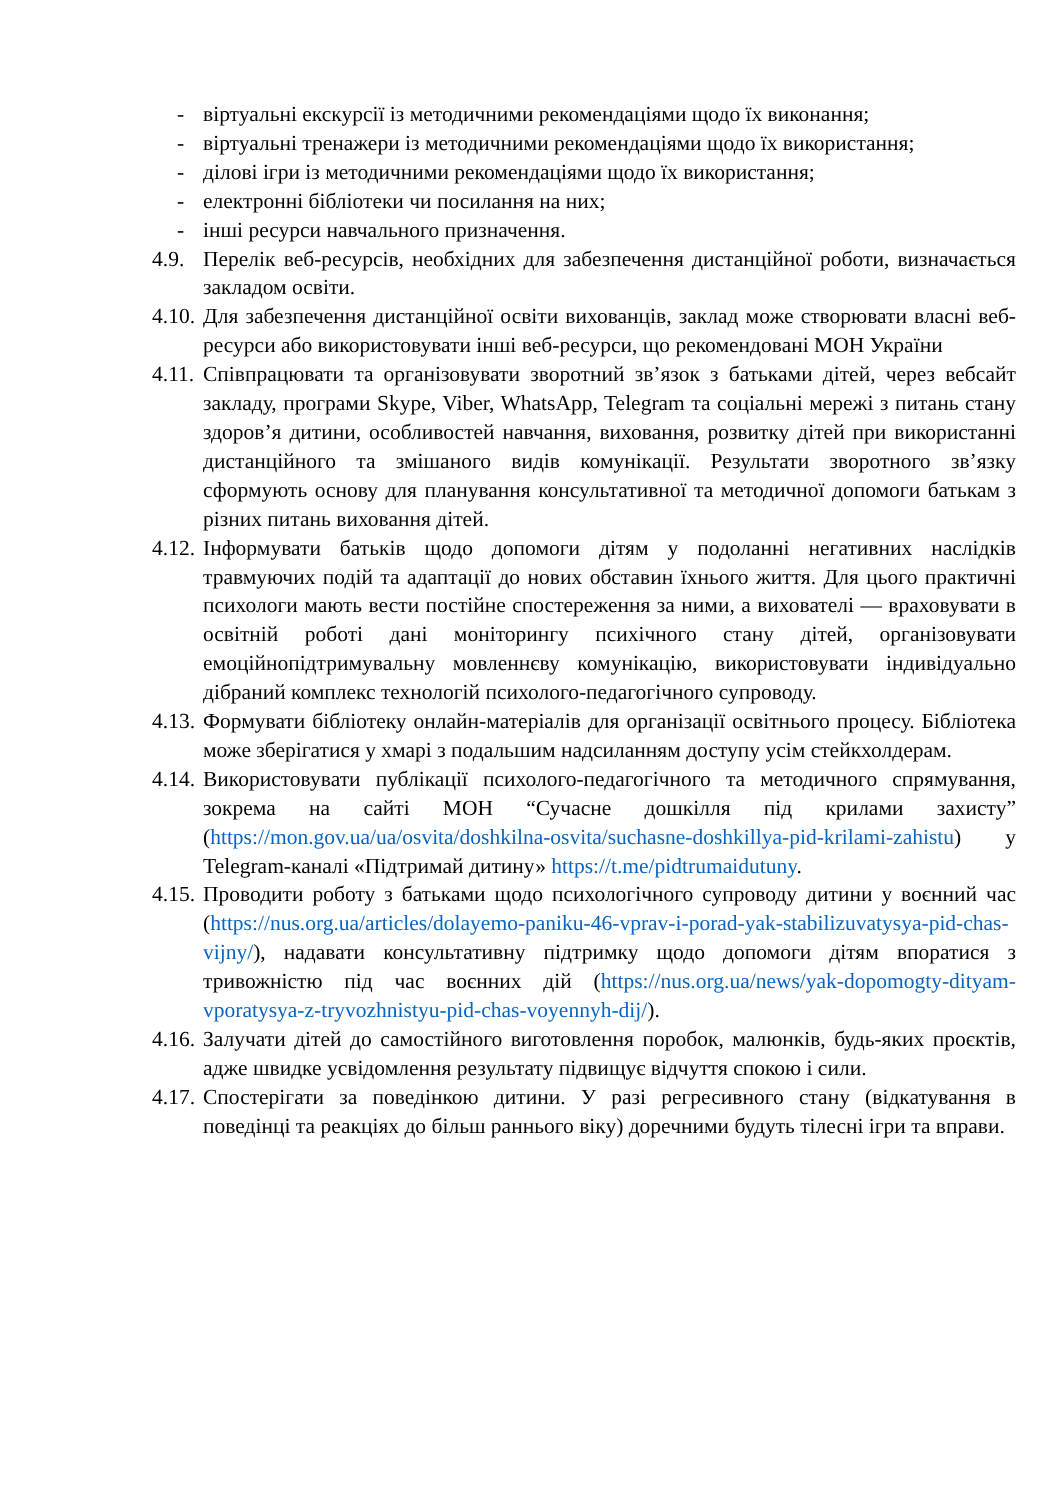- віртуальні екскурсії із методичними рекомендаціями щодо їх виконання;
- віртуальні тренажери із методичними рекомендаціями щодо їх використання;
- ділові ігри із методичними рекомендаціями щодо їх використання;
- електронні бібліотеки чи посилання на них;
- інші ресурси навчального призначення.
4.9. Перелік веб-ресурсів, необхідних для забезпечення дистанційної роботи, визначається закладом освіти.
4.10. Для забезпечення дистанційної освіти вихованців, заклад може створювати власні веб-ресурси або використовувати інші веб-ресурси, що рекомендовані МОН України
4.11. Співпрацювати та організовувати зворотний зв’язок з батьками дітей, через вебсайт закладу, програми Skype, Viber, WhatsApp, Telegram та соціальні мережі з питань стану здоров’я дитини, особливостей навчання, виховання, розвитку дітей при використанні дистанційного та змішаного видів комунікації. Результати зворотного зв’язку сформують основу для планування консультативної та методичної допомоги батькам з різних питань виховання дітей.
4.12. Інформувати батьків щодо допомоги дітям у подоланні негативних наслідків травмуючих подій та адаптації до нових обставин їхнього життя. Для цього практичні психологи мають вести постійне спостереження за ними, а вихователі — враховувати в освітній роботі дані моніторингу психічного стану дітей, організовувати емоційнопідтримувальну мовленнєву комунікацію, використовувати індивідуально дібраний комплекс технологій психолого-педагогічного супроводу.
4.13. Формувати бібліотеку онлайн-матеріалів для організації освітнього процесу. Бібліотека може зберігатися у хмарі з подальшим надсиланням доступу усім стейкхолдерам.
4.14. Використовувати публікації психолого-педагогічного та методичного спрямування, зокрема на сайті МОН “Сучасне дошкілля під крилами захисту” (https://mon.gov.ua/ua/osvita/doshkilna-osvita/suchasne-doshkillya-pid-krilami-zahistu) у Telegram-каналі «Підтримай дитину» https://t.me/pidtrumaidutuny.
4.15. Проводити роботу з батьками щодо психологічного супроводу дитини у воєнний час (https://nus.org.ua/articles/dolayemo-paniku-46-vprav-i-porad-yak-stabilizuvatysya-pid-chas-vijny/), надавати консультативну підтримку щодо допомоги дітям впоратися з тривожністю під час воєнних дій (https://nus.org.ua/news/yak-dopomogty-dityam-vporatysya-z-tryvozhnistyu-pid-chas-voyennyh-dij/).
4.16. Залучати дітей до самостійного виготовлення поробок, малюнків, будь-яких проєктів, адже швидке усвідомлення результату підвищує відчуття спокою і сили.
4.17. Спостерігати за поведінкою дитини. У разі регресивного стану (відкатування в поведінці та реакціях до більш раннього віку) доречними будуть тілесні ігри та вправи.